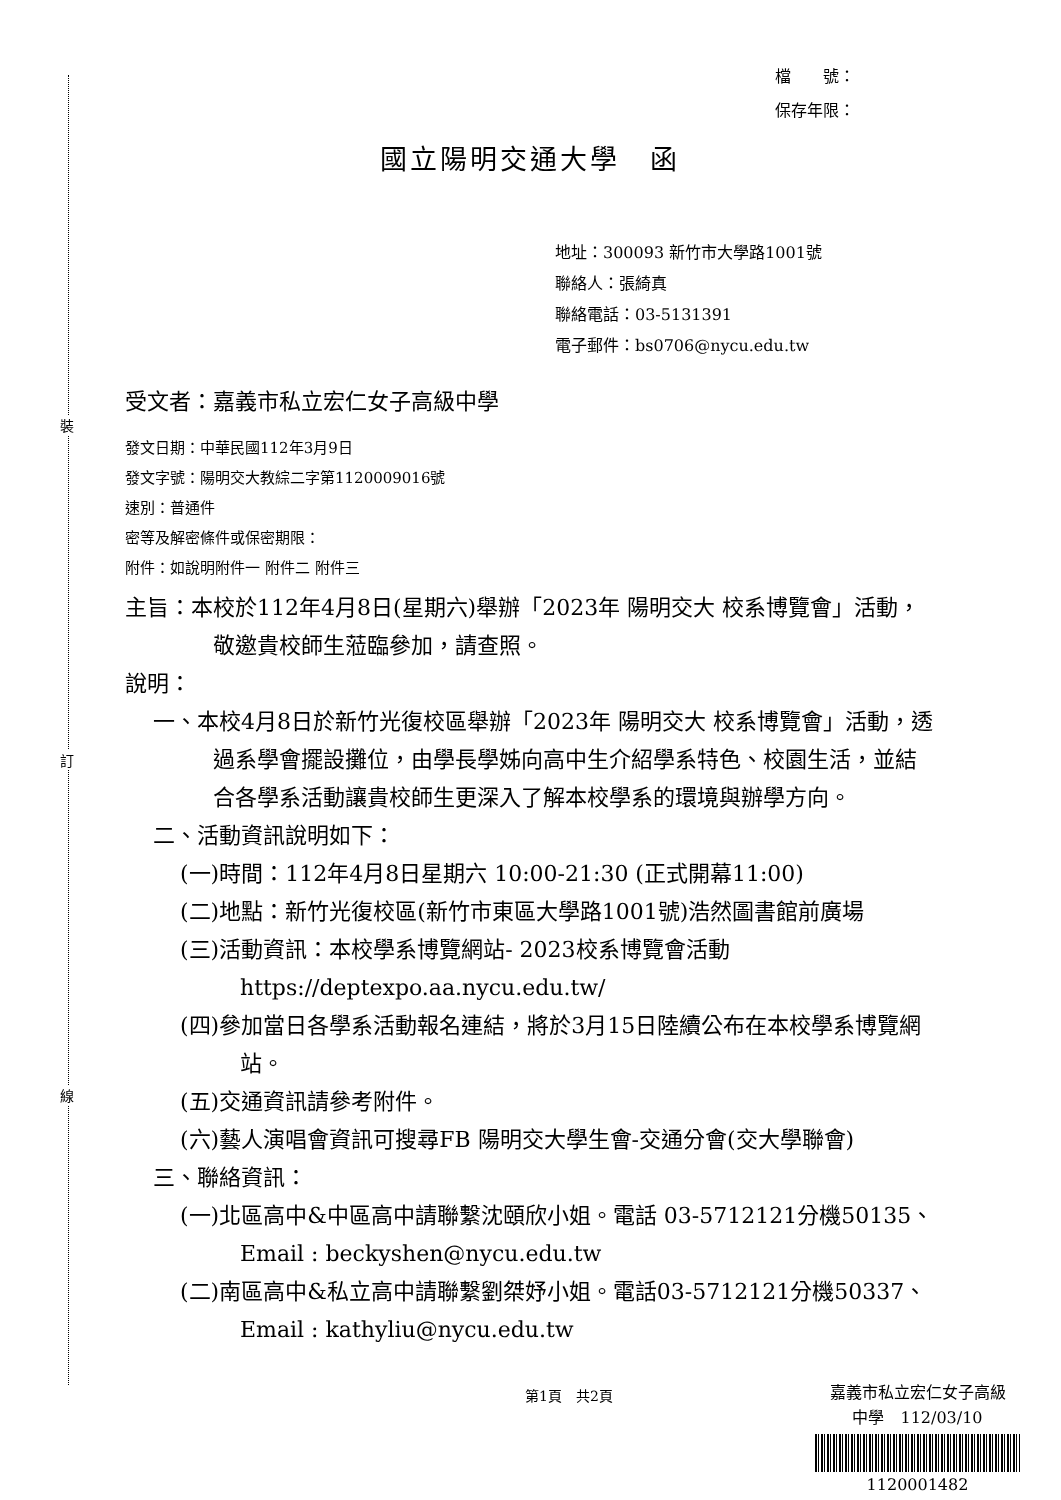裝
訂
線
檔　　號：
保存年限：
國立陽明交通大學　函
地址：300093 新竹市大學路1001號
聯絡人：張綺真
聯絡電話：03-5131391
電子郵件：bs0706@nycu.edu.tw
受文者：嘉義市私立宏仁女子高級中學
發文日期：中華民國112年3月9日
發文字號：陽明交大教綜二字第1120009016號
速別：普通件
密等及解密條件或保密期限：
附件：如說明附件一 附件二 附件三
主旨：本校於112年4月8日(星期六)舉辦「2023年 陽明交大 校系博覽會」活動，敬邀貴校師生蒞臨參加，請查照。
說明：
一、本校4月8日於新竹光復校區舉辦「2023年 陽明交大 校系博覽會」活動，透過系學會擺設攤位，由學長學姊向高中生介紹學系特色、校園生活，並結合各學系活動讓貴校師生更深入了解本校學系的環境與辦學方向。
二、活動資訊說明如下：
(一)時間：112年4月8日星期六 10:00-21:30 (正式開幕11:00)
(二)地點：新竹光復校區(新竹市東區大學路1001號)浩然圖書館前廣場
(三)活動資訊：本校學系博覽網站- 2023校系博覽會活動 https://deptexpo.aa.nycu.edu.tw/
(四)參加當日各學系活動報名連結，將於3月15日陸續公布在本校學系博覽網站。
(五)交通資訊請參考附件。
(六)藝人演唱會資訊可搜尋FB 陽明交大學生會-交通分會(交大學聯會)
三、聯絡資訊：
(一)北區高中&中區高中請聯繫沈頤欣小姐。電話 03-5712121分機50135、Email : beckyshen@nycu.edu.tw
(二)南區高中&私立高中請聯繫劉桀妤小姐。電話03-5712121分機50337、Email : kathyliu@nycu.edu.tw
第1頁　共2頁
嘉義市私立宏仁女子高級
中學　112/03/10
1120001482